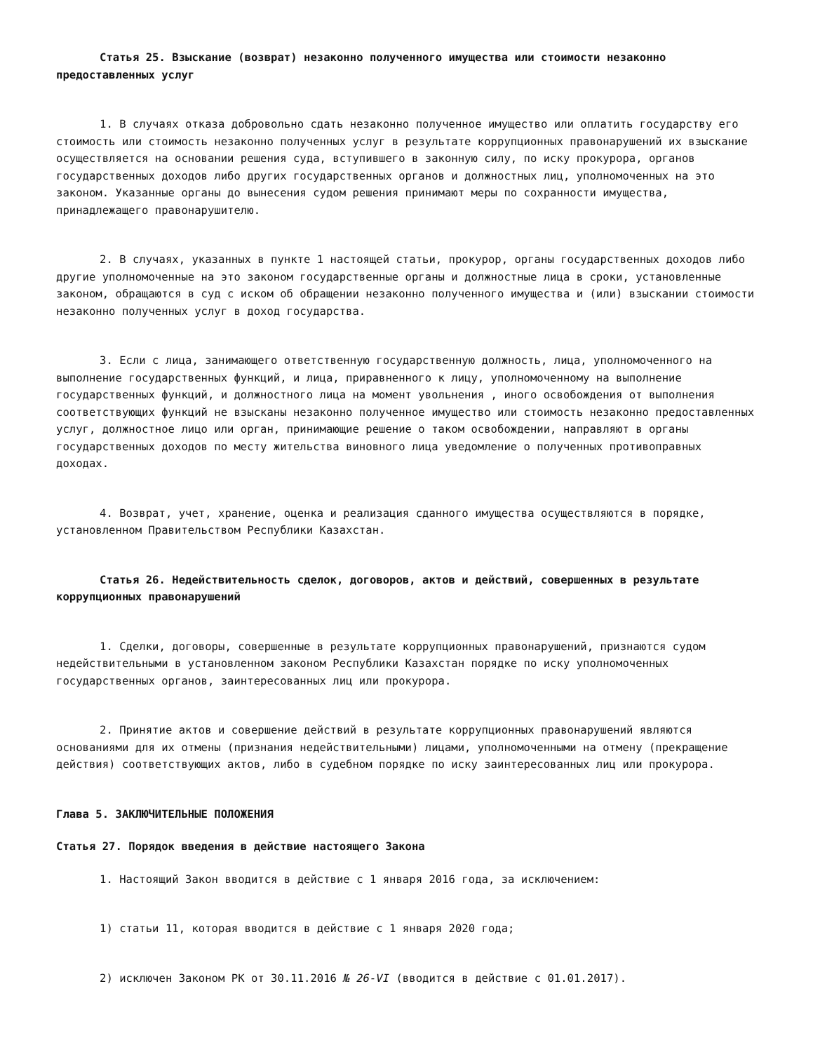Статья 25. Взыскание (возврат) незаконно полученного имущества или стоимости незаконно предоставленных услуг
1. В случаях отказа добровольно сдать незаконно полученное имущество или оплатить государству его стоимость или стоимость незаконно полученных услуг в результате коррупционных правонарушений их взыскание осуществляется на основании решения суда, вступившего в законную силу, по иску прокурора, органов государственных доходов либо других государственных органов и должностных лиц, уполномоченных на это законом. Указанные органы до вынесения судом решения принимают меры по сохранности имущества, принадлежащего правонарушителю.
2. В случаях, указанных в пункте 1 настоящей статьи, прокурор, органы государственных доходов либо другие уполномоченные на это законом государственные органы и должностные лица в сроки, установленные законом, обращаются в суд с иском об обращении незаконно полученного имущества и (или) взыскании стоимости незаконно полученных услуг в доход государства.
3. Если с лица, занимающего ответственную государственную должность, лица, уполномоченного на выполнение государственных функций, и лица, приравненного к лицу, уполномоченному на выполнение государственных функций, и должностного лица на момент увольнения , иного освобождения от выполнения соответствующих функций не взысканы незаконно полученное имущество или стоимость незаконно предоставленных услуг, должностное лицо или орган, принимающие решение о таком освобождении, направляют в органы государственных доходов по месту жительства виновного лица уведомление о полученных противоправных доходах.
4. Возврат, учет, хранение, оценка и реализация сданного имущества осуществляются в порядке, установленном Правительством Республики Казахстан.
Статья 26. Недействительность сделок, договоров, актов и действий, совершенных в результате коррупционных правонарушений
1. Сделки, договоры, совершенные в результате коррупционных правонарушений, признаются судом недействительными в установленном законом Республики Казахстан порядке по иску уполномоченных государственных органов, заинтересованных лиц или прокурора.
2. Принятие актов и совершение действий в результате коррупционных правонарушений являются основаниями для их отмены (признания недействительными) лицами, уполномоченными на отмену (прекращение действия) соответствующих актов, либо в судебном порядке по иску заинтересованных лиц или прокурора.
Глава 5. ЗАКЛЮЧИТЕЛЬНЫЕ ПОЛОЖЕНИЯ
Статья 27. Порядок введения в действие настоящего Закона
1. Настоящий Закон вводится в действие с 1 января 2016 года, за исключением:
1) статьи 11, которая вводится в действие с 1 января 2020 года;
2) исключен Законом РК от 30.11.2016 № 26-VI (вводится в действие с 01.01.2017).